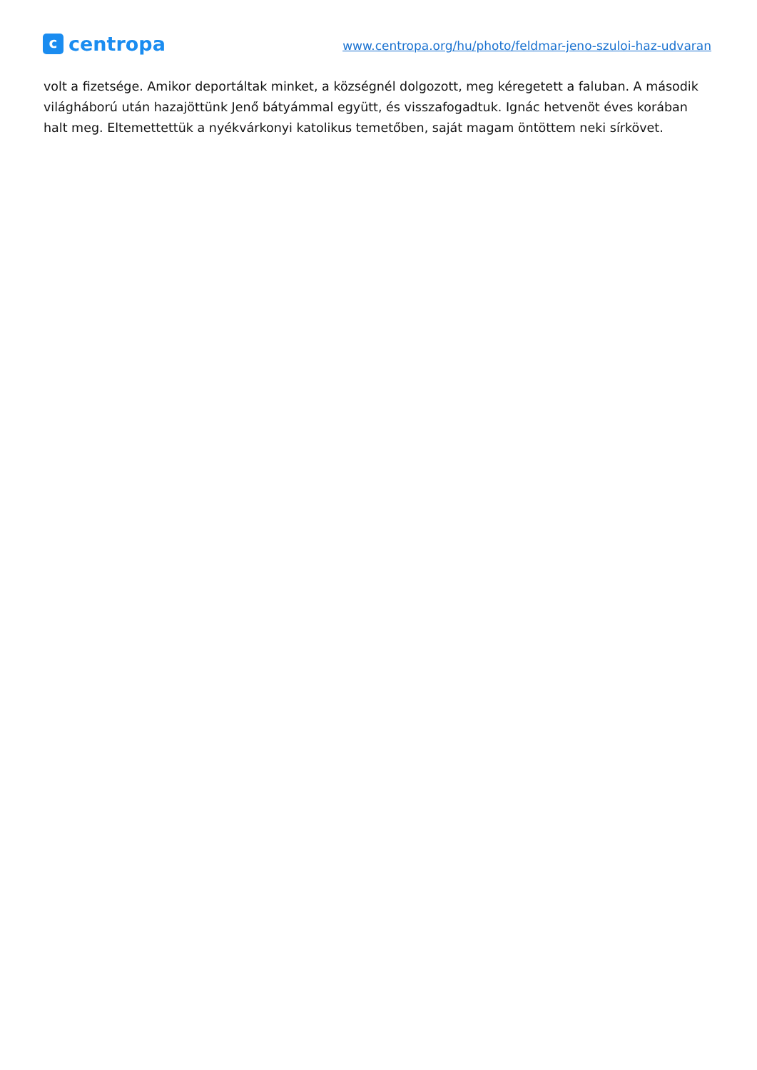c
centropa
www.centropa.org/hu/photo/feldmar-jeno-szuloi-haz-udvaran
volt a fizetsége. Amikor deportáltak minket, a községnél dolgozott, meg kéregetett a faluban. A második világháború után hazajöttünk Jenő bátyámmal együtt, és visszafogadtuk. Ignác hetvenöt éves korában halt meg. Eltemettettük a nyékvárkonyi katolikus temetőben, saját magam öntöttem neki sírkövet.